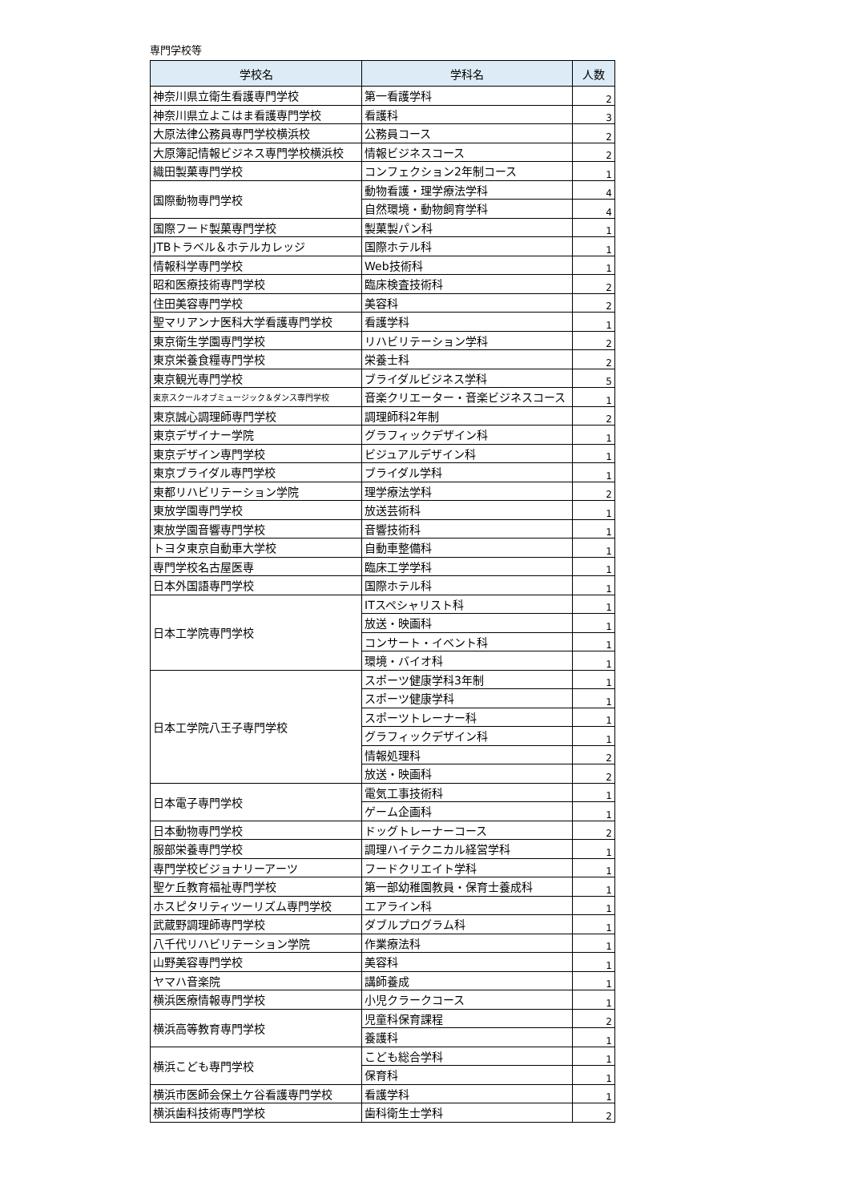専門学校等
| 学校名 | 学科名 | 人数 |
| --- | --- | --- |
| 神奈川県立衛生看護専門学校 | 第一看護学科 | 2 |
| 神奈川県立よこはま看護専門学校 | 看護科 | 3 |
| 大原法律公務員専門学校横浜校 | 公務員コース | 2 |
| 大原簿記情報ビジネス専門学校横浜校 | 情報ビジネスコース | 2 |
| 織田製菓専門学校 | コンフェクション2年制コース | 1 |
| 国際動物専門学校 | 動物看護・理学療法学科 | 4 |
| | 自然環境・動物飼育学科 | 4 |
| 国際フード製菓専門学校 | 製菓製パン科 | 1 |
| JTBトラベル＆ホテルカレッジ | 国際ホテル科 | 1 |
| 情報科学専門学校 | Web技術科 | 1 |
| 昭和医療技術専門学校 | 臨床検査技術科 | 2 |
| 住田美容専門学校 | 美容科 | 2 |
| 聖マリアンナ医科大学看護専門学校 | 看護学科 | 1 |
| 東京衛生学園専門学校 | リハビリテーション学科 | 2 |
| 東京栄養食糧専門学校 | 栄養士科 | 2 |
| 東京観光専門学校 | ブライダルビジネス学科 | 5 |
| 東京スクールオブミュージック＆ダンス専門学校 | 音楽クリエーター・音楽ビジネスコース | 1 |
| 東京誠心調理師専門学校 | 調理師科2年制 | 2 |
| 東京デザイナー学院 | グラフィックデザイン科 | 1 |
| 東京デザイン専門学校 | ビジュアルデザイン科 | 1 |
| 東京ブライダル専門学校 | ブライダル学科 | 1 |
| 東都リハビリテーション学院 | 理学療法学科 | 2 |
| 東放学園専門学校 | 放送芸術科 | 1 |
| 東放学園音響専門学校 | 音響技術科 | 1 |
| トヨタ東京自動車大学校 | 自動車整備科 | 1 |
| 専門学校名古屋医専 | 臨床工学学科 | 1 |
| 日本外国語専門学校 | 国際ホテル科 | 1 |
| 日本工学院専門学校 | ITスペシャリスト科 | 1 |
| | 放送・映画科 | 1 |
| | コンサート・イベント科 | 1 |
| | 環境・バイオ科 | 1 |
| 日本工学院八王子専門学校 | スポーツ健康学科3年制 | 1 |
| | スポーツ健康学科 | 1 |
| | スポーツトレーナー科 | 1 |
| | グラフィックデザイン科 | 1 |
| | 情報処理科 | 2 |
| | 放送・映画科 | 2 |
| 日本電子専門学校 | 電気工事技術科 | 1 |
| | ゲーム企画科 | 1 |
| 日本動物専門学校 | ドッグトレーナーコース | 2 |
| 服部栄養専門学校 | 調理ハイテクニカル経営学科 | 1 |
| 専門学校ビジョナリーアーツ | フードクリエイト学科 | 1 |
| 聖ケ丘教育福祉専門学校 | 第一部幼稚園教員・保育士養成科 | 1 |
| ホスピタリティツーリズム専門学校 | エアライン科 | 1 |
| 武蔵野調理師専門学校 | ダブルプログラム科 | 1 |
| 八千代リハビリテーション学院 | 作業療法科 | 1 |
| 山野美容専門学校 | 美容科 | 1 |
| ヤマハ音楽院 | 講師養成 | 1 |
| 横浜医療情報専門学校 | 小児クラークコース | 1 |
| 横浜高等教育専門学校 | 児童科保育課程 | 2 |
| | 養護科 | 1 |
| 横浜こども専門学校 | こども総合学科 | 1 |
| | 保育科 | 1 |
| 横浜市医師会保土ケ谷看護専門学校 | 看護学科 | 1 |
| 横浜歯科技術専門学校 | 歯科衛生士学科 | 2 |